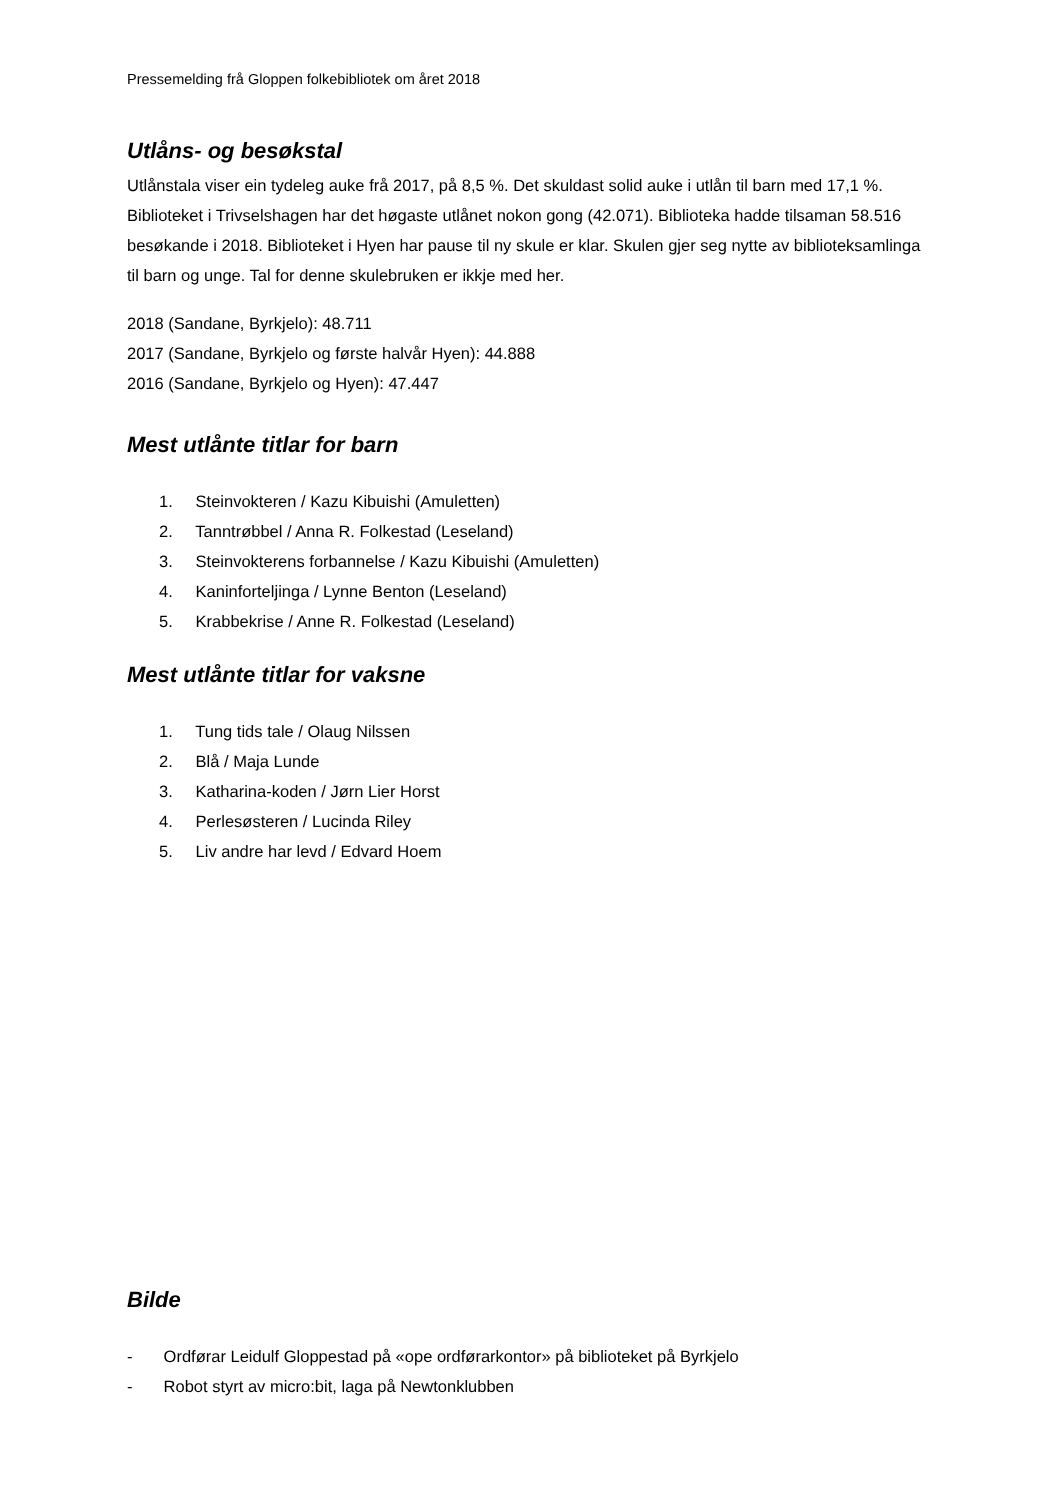Pressemelding frå Gloppen folkebibliotek om året 2018
Utlåns- og besøkstal
Utlånstala viser ein tydeleg auke frå 2017, på 8,5 %. Det skuldast solid auke i utlån til barn med 17,1 %. Biblioteket i Trivselshagen har det høgaste utlånet nokon gong (42.071). Biblioteka hadde tilsaman 58.516 besøkande i 2018. Biblioteket i Hyen har pause til ny skule er klar. Skulen gjer seg nytte av biblioteksamlinga til barn og unge. Tal for denne skulebruken er ikkje med her.
2018 (Sandane, Byrkjelo): 48.711
2017 (Sandane, Byrkjelo og første halvår Hyen): 44.888
2016 (Sandane, Byrkjelo og Hyen): 47.447
Mest utlånte titlar for barn
1. Steinvokteren / Kazu Kibuishi (Amuletten)
2. Tanntrøbbel / Anna R. Folkestad (Leseland)
3. Steinvokterens forbannelse / Kazu Kibuishi (Amuletten)
4. Kaninforteljinga / Lynne Benton (Leseland)
5. Krabbekrise / Anne R. Folkestad (Leseland)
Mest utlånte titlar for vaksne
1. Tung tids tale / Olaug Nilssen
2. Blå / Maja Lunde
3. Katharina-koden / Jørn Lier Horst
4. Perlesøsteren / Lucinda Riley
5. Liv andre har levd / Edvard Hoem
Bilde
- Ordførar Leidulf Gloppestad på «ope ordførarkontor» på biblioteket på Byrkjelo
- Robot styrt av micro:bit, laga på Newtonklubben